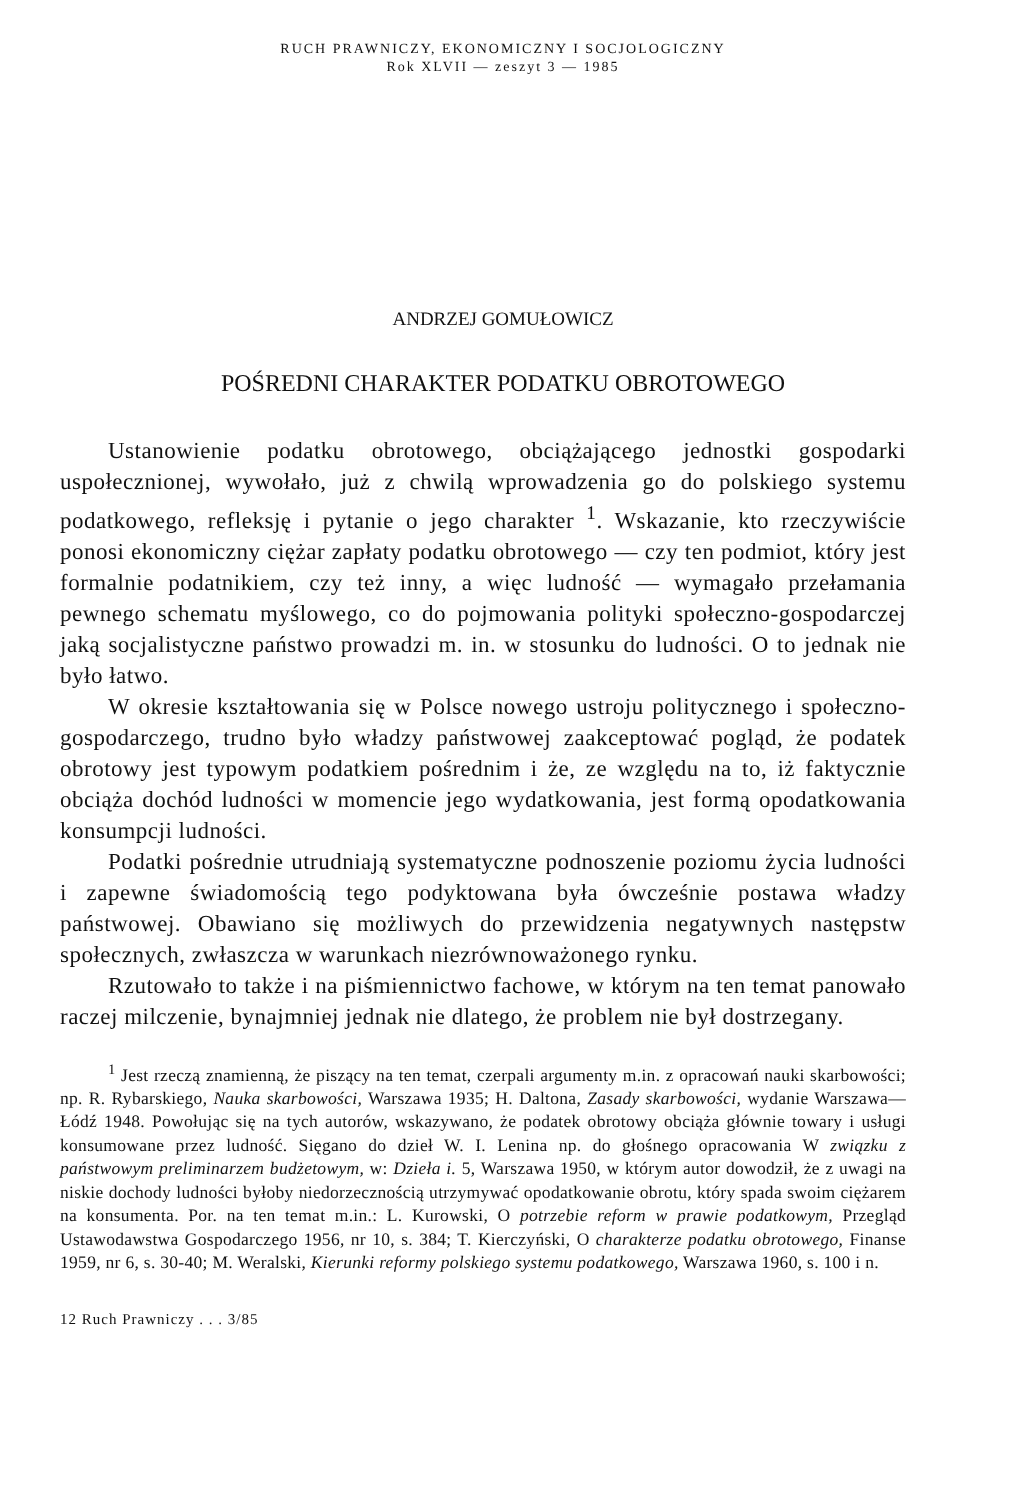RUCH PRAWNICZY, EKONOMICZNY I SOCJOLOGICZNY
Rok XLVII — zeszyt 3 — 1985
ANDRZEJ GOMUŁOWICZ
POŚREDNI CHARAKTER PODATKU OBROTOWEGO
Ustanowienie podatku obrotowego, obciążającego jednostki gospodarki uspołecznionej, wywołało, już z chwilą wprowadzenia go do polskiego systemu podatkowego, refleksję i pytanie o jego charakter <sup>1</sup>. Wskazanie, kto rzeczywiście ponosi ekonomiczny ciężar zapłaty podatku obrotowego — czy ten podmiot, który jest formalnie podatnikiem, czy też inny, a więc ludność — wymagało przełamania pewnego schematu myślowego, co do pojmowania polityki społeczno-gospodarczej jaką socjalistyczne państwo prowadzi m. in. w stosunku do ludności. O to jednak nie było łatwo.
W okresie kształtowania się w Polsce nowego ustroju politycznego i społeczno-gospodarczego, trudno było władzy państwowej zaakceptować pogląd, że podatek obrotowy jest typowym podatkiem pośrednim i że, ze względu na to, iż faktycznie obciąża dochód ludności w momencie jego wydatkowania, jest formą opodatkowania konsumpcji ludności.
Podatki pośrednie utrudniają systematyczne podnoszenie poziomu życia ludności i zapewne świadomością tego podyktowana była ówcześnie postawa władzy państwowej. Obawiano się możliwych do przewidzenia negatywnych następstw społecznych, zwłaszcza w warunkach niezrównoważonego rynku.
Rzutowało to także i na piśmiennictwo fachowe, w którym na ten temat panowało raczej milczenie, bynajmniej jednak nie dlatego, że problem nie był dostrzegany.
<sup>1</sup> Jest rzeczą znamienną, że piszący na ten temat, czerpali argumenty m.in. z opracowań nauki skarbowości; np. R. Rybarskiego, Nauka skarbowości, Warszawa 1935; H. Daltona, Zasady skarbowości, wydanie Warszawa—Łódź 1948. Powołując się na tych autorów, wskazywano, że podatek obrotowy obciąża głównie towary i usługi konsumowane przez ludność. Sięgano do dzieł W. I. Lenina np. do głośnego opracowania W związku z państwowym preliminarzem budżetowym, w: Dzieła i. 5, Warszawa 1950, w którym autor dowodził, że z uwagi na niskie dochody ludności byłoby niedorzecznością utrzymywać opodatkowanie obrotu, który spada swoim ciężarem na konsumenta. Por. na ten temat m.in.: L. Kurowski, O potrzebie reform w prawie podatkowym, Przegląd Ustawodawstwa Gospodarczego 1956, nr 10, s. 384; T. Kierczyński, O charakterze podatku obrotowego, Finanse 1959, nr 6, s. 30-40; M. Weralski, Kierunki reformy polskiego systemu podatkowego, Warszawa 1960, s. 100 i n.
12 Ruch Prawniczy . . . 3/85